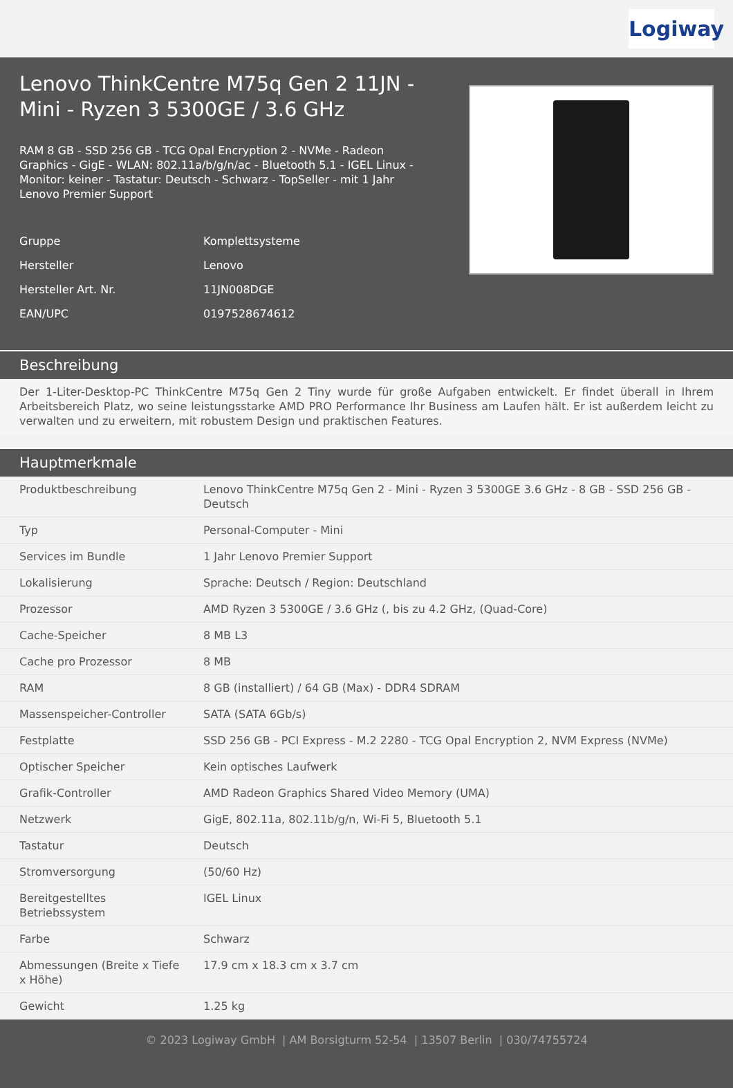Logiway
Lenovo ThinkCentre M75q Gen 2 11JN - Mini - Ryzen 3 5300GE / 3.6 GHz
RAM 8 GB - SSD 256 GB - TCG Opal Encryption 2 - NVMe - Radeon Graphics - GigE - WLAN: 802.11a/b/g/n/ac - Bluetooth 5.1 - IGEL Linux - Monitor: keiner - Tastatur: Deutsch - Schwarz - TopSeller - mit 1 Jahr Lenovo Premier Support
| Gruppe | Komplettsysteme |
| Hersteller | Lenovo |
| Hersteller Art. Nr. | 11JN008DGE |
| EAN/UPC | 0197528674612 |
Beschreibung
Der 1-Liter-Desktop-PC ThinkCentre M75q Gen 2 Tiny wurde für große Aufgaben entwickelt. Er findet überall in Ihrem Arbeitsbereich Platz, wo seine leistungsstarke AMD PRO Performance Ihr Business am Laufen hält. Er ist außerdem leicht zu verwalten und zu erweitern, mit robustem Design und praktischen Features.
Hauptmerkmale
| Produktbeschreibung | Lenovo ThinkCentre M75q Gen 2 - Mini - Ryzen 3 5300GE 3.6 GHz - 8 GB - SSD 256 GB - Deutsch |
| Typ | Personal-Computer - Mini |
| Services im Bundle | 1 Jahr Lenovo Premier Support |
| Lokalisierung | Sprache: Deutsch / Region: Deutschland |
| Prozessor | AMD Ryzen 3 5300GE / 3.6 GHz (, bis zu 4.2 GHz, (Quad-Core) |
| Cache-Speicher | 8 MB L3 |
| Cache pro Prozessor | 8 MB |
| RAM | 8 GB (installiert) / 64 GB (Max) - DDR4 SDRAM |
| Massenspeicher-Controller | SATA (SATA 6Gb/s) |
| Festplatte | SSD 256 GB - PCI Express - M.2 2280 - TCG Opal Encryption 2, NVM Express (NVMe) |
| Optischer Speicher | Kein optisches Laufwerk |
| Grafik-Controller | AMD Radeon Graphics Shared Video Memory (UMA) |
| Netzwerk | GigE, 802.11a, 802.11b/g/n, Wi-Fi 5, Bluetooth 5.1 |
| Tastatur | Deutsch |
| Stromversorgung | (50/60 Hz) |
| Bereitgestelltes Betriebssystem | IGEL Linux |
| Farbe | Schwarz |
| Abmessungen (Breite x Tiefe x Höhe) | 17.9 cm x 18.3 cm x 3.7 cm |
| Gewicht | 1.25 kg |
© 2023 Logiway GmbH | AM Borsigturm 52-54 | 13507 Berlin | 030/74755724